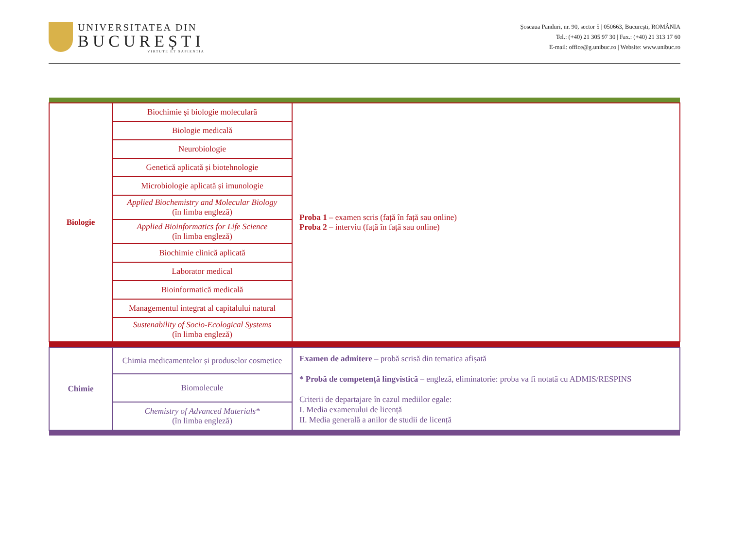UNIVERSITATEA DIN
BUCUREȘTI
VIRTUTE ET SAPIENTIA
Șoseaua Panduri, nr. 90, sector 5 | 050663, București, ROMÂNIA
Tel.: (+40) 21 305 97 30 | Fax.: (+40) 21 313 17 60
E-mail: office@g.unibuc.ro | Website: www.unibuc.ro
| Biologie | Biochimie și biologie moleculară | Proba 1 – examen scris (față în față sau online) Proba 2 – interviu (față în față sau online) |
| | Biologie medicală | |
| | Neurobiologie | |
| | Genetică aplicată și biotehnologie | |
| | Microbiologie aplicată și imunologie | |
| | Applied Biochemistry and Molecular Biology (în limba engleză) | |
| | Applied Bioinformatics for Life Science (în limba engleză) | |
| | Biochimie clinică aplicată | |
| | Laborator medical | |
| | Bioinformatică medicală | |
| | Managementul integrat al capitalului natural | |
| | Sustenability of Socio-Ecological Systems (în limba engleză) | |
| Chimie | Chimia medicamentelor și produselor cosmetice | Examen de admitere – probă scrisă din tematica afișată * Probă de competență lingvistică – engleză, eliminatorie: proba va fi notată cu ADMIS/RESPINS Criterii de departajare în cazul mediilor egale: I. Media examenului de licență II. Media generală a anilor de studii de licență |
| | Biomolecule | |
| | Chemistry of Advanced Materials* (în limba engleză) | |